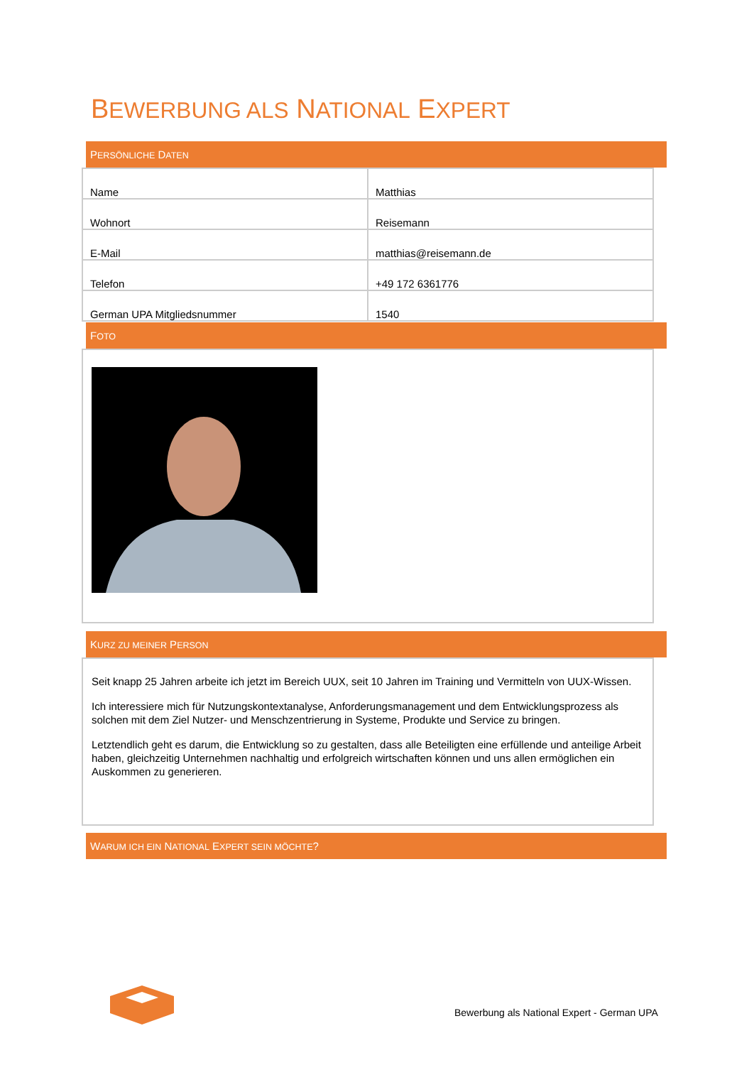BEWERBUNG ALS NATIONAL EXPERT
PERSÖNLICHE DATEN
| Name | Matthias |
| Wohnort | Reisemann |
| E-Mail | matthias@reisemann.de |
| Telefon | +49 172 6361776 |
| German UPA Mitgliedsnummer | 1540 |
FOTO
KURZ ZU MEINER PERSON
Seit knapp 25 Jahren arbeite ich jetzt im Bereich UUX, seit 10 Jahren im Training und Vermitteln von UUX-Wissen.
Ich interessiere mich für Nutzungskontextanalyse, Anforderungsmanagement und dem Entwicklungsprozess als solchen mit dem Ziel Nutzer- und Menschzentrierung in Systeme, Produkte und Service zu bringen.
Letztendlich geht es darum, die Entwicklung so zu gestalten, dass alle Beteiligten eine erfüllende und anteilige Arbeit haben, gleichzeitig Unternehmen nachhaltig und erfolgreich wirtschaften können und uns allen ermöglichen ein Auskommen zu generieren.
WARUM ICH EIN NATIONAL EXPERT SEIN MÖCHTE?
Bewerbung als National Expert - German UPA